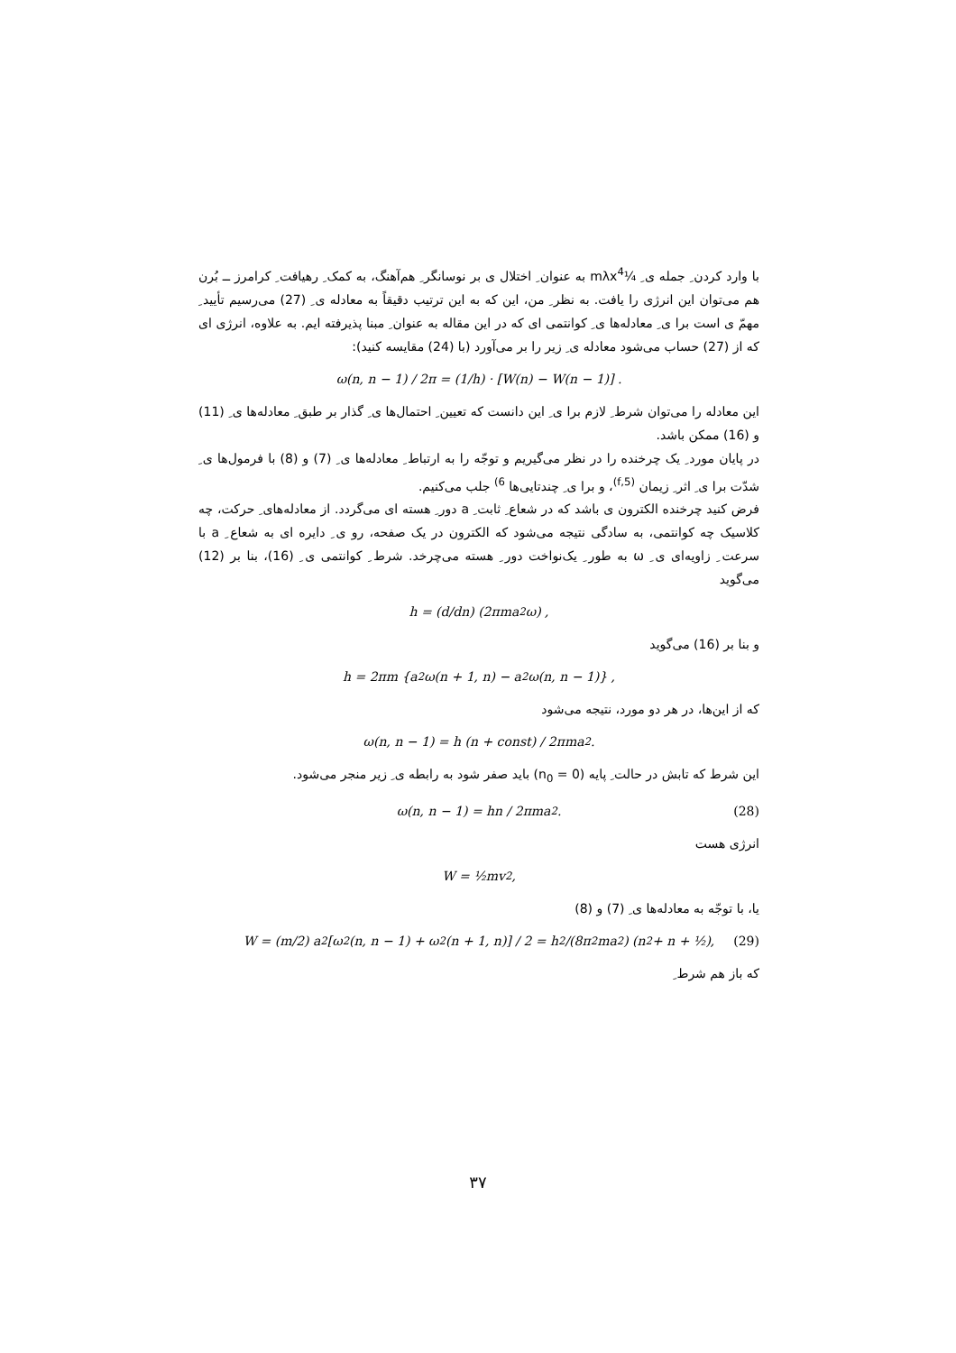با وارد کردن ِ جمله ی ِ ¼mλx<sup>4</sup> به عنوان ِ اختلال ی بر نوسانگر ِ هم‌آهنگ، به کمک ِ رهیافت ِ کرامرز ــ بُرن هم می‌توان این انرژی را یافت. به نظر ِ من، این که به این ترتیب دقیقاً به معادله ی ِ (27) می‌رسیم تأیید ِ مهمّ ی است برا ی ِ معادله‌ها ی ِ کوانتمی ای که در این مقاله به عنوان ِ مبنا پذیرفته ایم. به علاوه، انرژی ای که از (27) حساب می‌شود معادله ی ِ زیر را بر می‌آورد (با (24) مقایسه کنید):
ω(n, n − 1) / 2π = (1/h) · [W(n) − W(n − 1)] .
این معادله را می‌توان شرط ِ لازم برا ی ِ این دانست که تعیین ِ احتمال‌ها ی ِ گذار بر طبق ِ معادله‌ها ی ِ (11) و (16) ممکن باشد.
در پایان مورد ِ یک چرخنده را در نظر می‌گیریم و توجّه را به ارتباط ِ معادله‌ها ی ِ (7) و (8) با فرمول‌ها ی ِ شدّت برا ی ِ اثر ِ زیمان <sup>(5,f)</sup>، و برا ی ِ چندتایی‌ها <sup>6)</sup> جلب می‌کنیم.
فرض کنید چرخنده الکترون ی باشد که در شعاع ِ ثابت ِ a دور ِ هسته ای می‌گردد. از معادله‌های ِ حرکت، چه کلاسیک چه کوانتمی، به سادگی نتیجه می‌شود که الکترون در یک صفحه، رو ی ِ دایره ای به شعاع ِ a با سرعت ِ زاویه‌ای ی ِ ω به طور ِ یک‌نواخت دور ِ هسته می‌چرخد. شرط ِ کوانتمی ی ِ (16)، بنا بر (12) می‌گوید
h = (d/dn) (2πma<sup>2</sup>ω) ,
و بنا بر (16) می‌گوید
h = 2πm {a<sup>2</sup> ω(n + 1, n) − a<sup>2</sup> ω(n, n − 1)} ,
که از این‌ها، در هر دو مورد، نتیجه می‌شود
ω(n, n − 1) = h (n + const) / 2πma<sup>2</sup>.
این شرط که تابش در حالت ِ پایه (n<sub>0</sub> = 0) باید صفر شود به رابطه ی ِ زیر منجر می‌شود.
ω(n, n − 1) = hn / 2πma<sup>2</sup>. (28)
انرژی هست
W = ½mv<sup>2</sup>,
یا، با توجّه به معادله‌ها ی ِ (7) و (8)
W = (m/2) a<sup>2</sup> [ω<sup>2</sup>(n, n − 1) + ω<sup>2</sup>(n + 1, n)] / 2 = h<sup>2</sup>/(8π<sup>2</sup>ma<sup>2</sup>) (n<sup>2</sup> + n + ½), (29)
که باز هم شرط ِ
۳۷